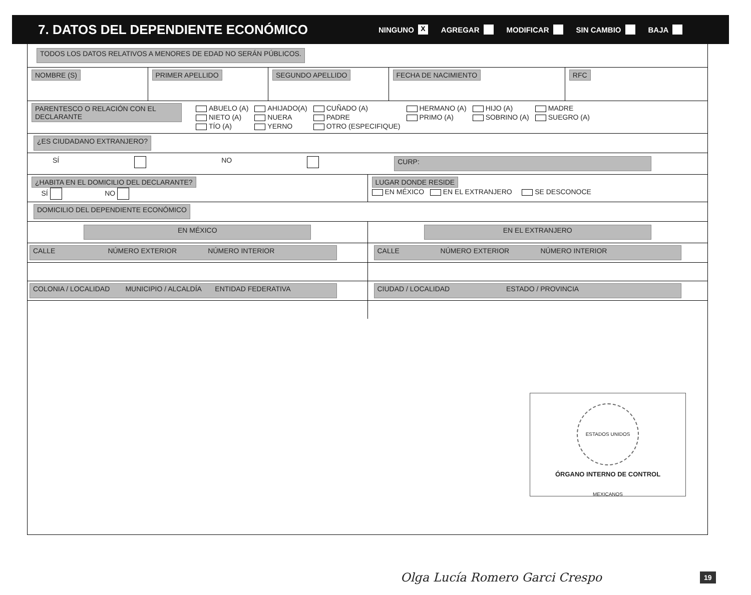7. DATOS DEL DEPENDIENTE ECONÓMICO
NINGUNO X AGREGAR MODIFICAR SIN CAMBIO BAJA
TODOS LOS DATOS RELATIVOS A MENORES DE EDAD NO SERÁN PÚBLICOS.
NOMBRE (S) PRIMER APELLIDO SEGUNDO APELLIDO FECHA DE NACIMIENTO RFC
PARENTESCO O RELACIÓN CON EL DECLARANTE
ABUELO (A) AHIJADO(A) CUÑADO (A) HERMANO (A) HIJO (A) MADRE NIETO (A) NUERA PADRE PRIMO (A) SOBRINO (A) SUEGRO (A) TÍO (A) YERNO OTRO (ESPECIFIQUE)
¿ES CIUDADANO EXTRANJERO?
SÍ NO CURP:
¿HABITA EN EL DOMICILIO DEL DECLARANTE?
SÍ NO
LUGAR DONDE RESIDE
EN MÉXICO EN EL EXTRANJERO SE DESCONOCE
DOMICILIO DEL DEPENDIENTE ECONÓMICO
EN MÉXICO
CALLE NÚMERO EXTERIOR NÚMERO INTERIOR
COLONIA / LOCALIDAD MUNICIPIO / ALCALDÍA ENTIDAD FEDERATIVA
EN EL EXTRANJERO
CALLE NÚMERO EXTERIOR NÚMERO INTERIOR
CIUDAD / LOCALIDAD ESTADO / PROVINCIA
ESTADOS UNIDOS MEXICANOS
ÓRGANO INTERNO DE CONTROL
Olga Lucía Romero Garci Crespo 19